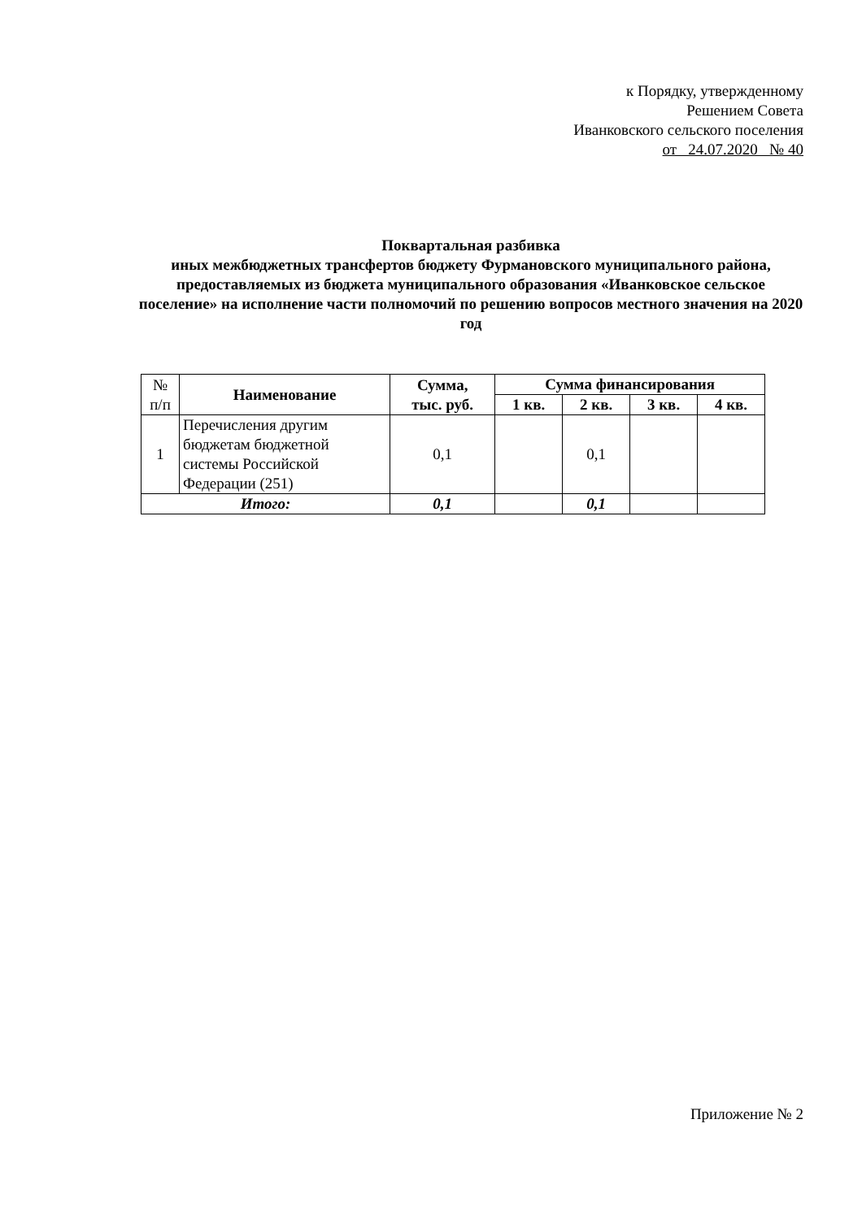к Порядку, утвержденному
Решением Совета
Иванковского сельского поселения
от 24.07.2020 № 40
Поквартальная разбивка
иных межбюджетных трансфертов бюджету Фурмановского муниципального района,
предоставляемых из бюджета муниципального образования «Иванковское сельское поселение» на исполнение части полномочий по решению вопросов местного значения на 2020 год
| № п/п | Наименование | Сумма, тыс. руб. | Сумма финансирования | | | |
| | | | 1 кв. | 2 кв. | 3 кв. | 4 кв. |
| 1 | Перечисления другим бюджетам бюджетной системы Российской Федерации (251) | 0,1 | | 0,1 | | |
| Итого: | | 0,1 | | 0,1 | | |
Приложение № 2